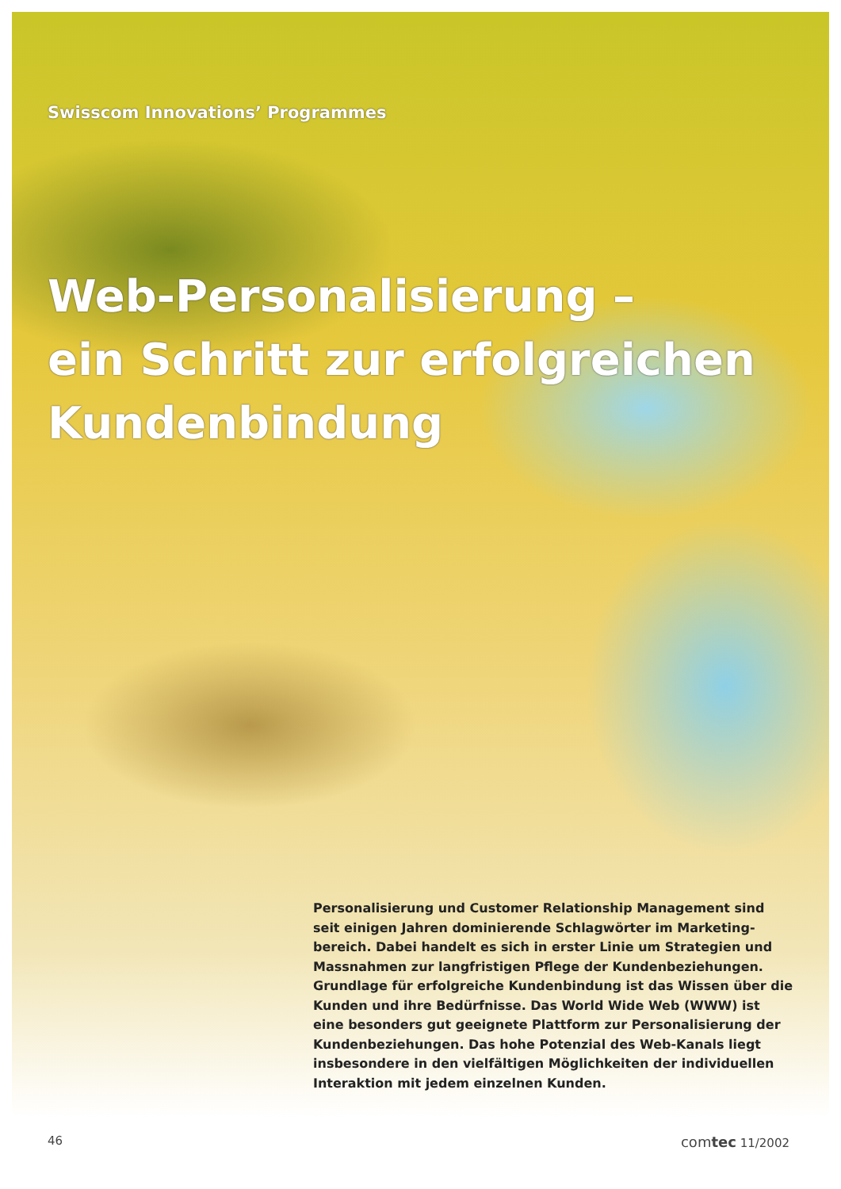Swisscom Innovations’ Programmes
Web-Personalisierung –
ein Schritt zur erfolgreichen
Kundenbindung
Personalisierung und Customer Relationship Management sind seit einigen Jahren dominierende Schlagwörter im Marketing­bereich. Dabei handelt es sich in erster Linie um Strategien und Massnahmen zur langfristigen Pflege der Kundenbeziehungen. Grundlage für erfolgreiche Kundenbindung ist das Wissen über die Kunden und ihre Bedürfnisse. Das World Wide Web (WWW) ist eine besonders gut geeignete Plattform zur Personalisierung der Kundenbeziehungen. Das hohe Potenzial des Web-Kanals liegt insbesondere in den vielfältigen Möglichkeiten der individuellen Interaktion mit jedem einzelnen Kunden.
46 comtec 11/2002